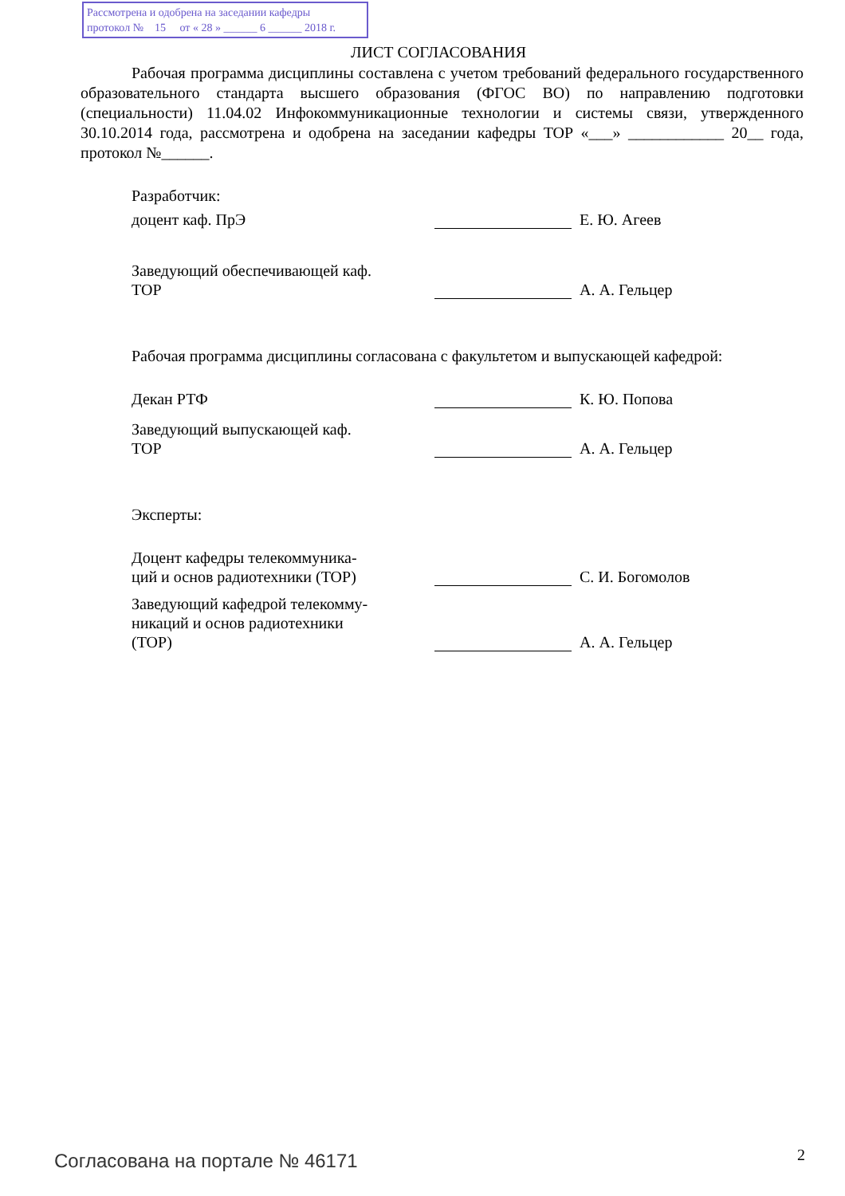Рассмотрена и одобрена на заседании кафедры
протокол № 15 от « 28 » ______ 6 ______ 2018 г.
ЛИСТ СОГЛАСОВАНИЯ
Рабочая программа дисциплины составлена с учетом требований федерального государственного образовательного стандарта высшего образования (ФГОС ВО) по направлению подготовки (специальности) 11.04.02 Инфокоммуникационные технологии и системы связи, утвержденного 30.10.2014 года, рассмотрена и одобрена на заседании кафедры ТОР «___» ____________ 20__ года, протокол №______.
Разработчик:
доцент каф. ПрЭ
Е. Ю. Агеев
Заведующий обеспечивающей каф.
ТОР
А. А. Гельцер
Рабочая программа дисциплины согласована с факультетом и выпускающей кафедрой:
Декан РТФ
К. Ю. Попова
Заведующий выпускающей каф.
ТОР
А. А. Гельцер
Эксперты:
Доцент кафедры телекоммуника-
ций и основ радиотехники (ТОР)
С. И. Богомолов
Заведующий кафедрой телекомму-
никаций и основ радиотехники
(ТОР)
А. А. Гельцер
Согласована на портале № 46171 2